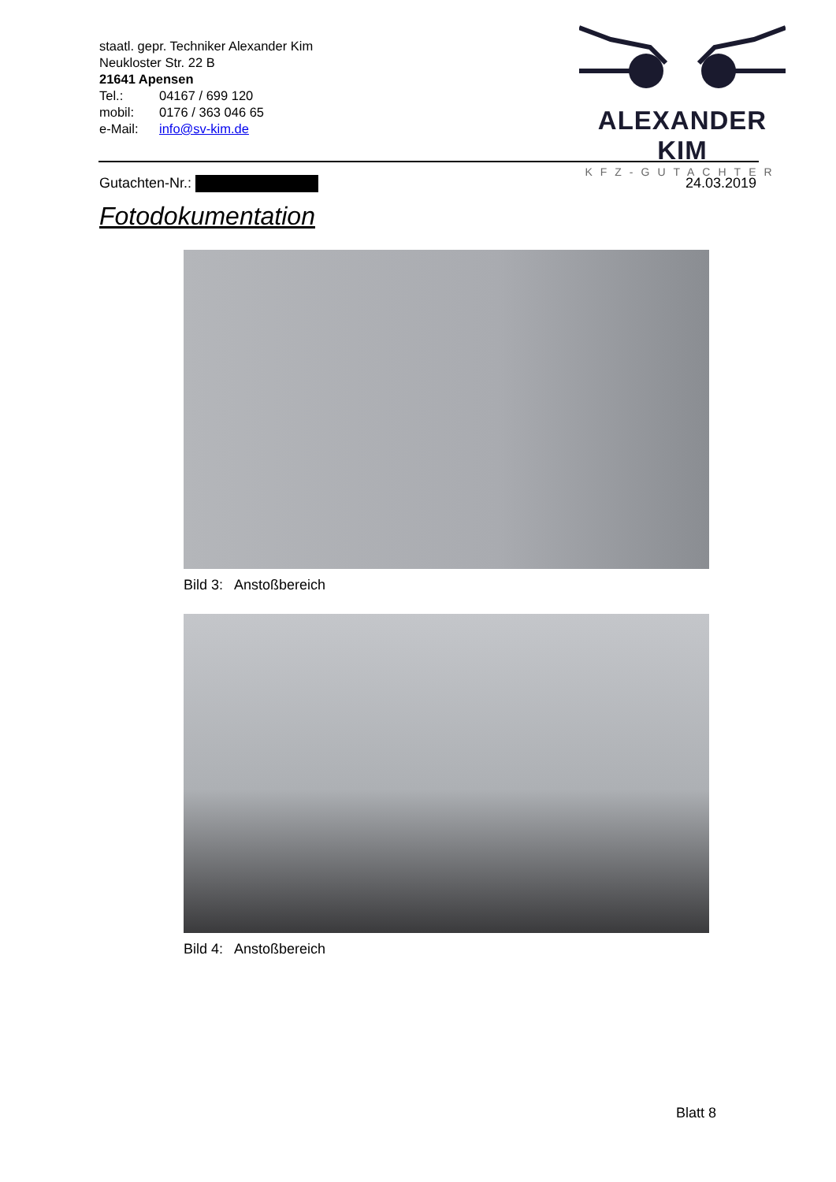staatl. gepr. Techniker Alexander Kim
Neukloster Str. 22 B
21641 Apensen
Tel.: 04167 / 699 120
mobil: 0176 / 363 046 65
e-Mail: info@sv-kim.de
ALEXANDER KIM
KFZ-GUTACHTER
Gutachten-Nr.: 24.03.2019
Fotodokumentation
Bild 3: Anstoßbereich
Bild 4: Anstoßbereich
Blatt 8